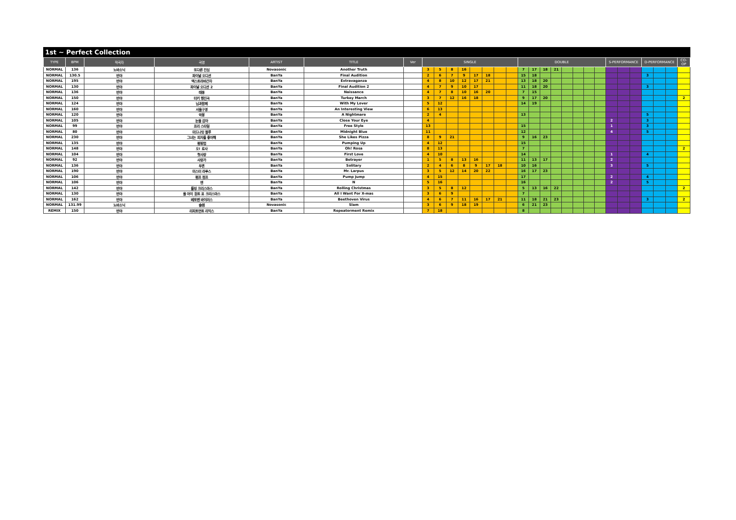1st ~ Perfect Collection
| TYPE | BPM | 작곡자 | 곡명 | ARTIST | TITLE | Ver | SINGLE | | | | | | | | DOUBLE | | | | | | | | S-PERFORMANCE | | | D-PERFORMANCE | | | CO-OP |
| --- | --- | --- | --- | --- | --- | --- | --- | --- | --- | --- | --- | --- | --- | --- | --- | --- | --- | --- | --- | --- | --- | --- | --- | --- | --- | --- | --- | --- | --- |
| NORMAL | 136 | 노바소닉 | 또다른 진심 | Novasonic | Another Truth | | 3 | 5 | 8 | 16 | | | | | 7 | 17 | 18 | 21 | | | | | | | | | | | |
| NORMAL | 130.5 | 반야 | 파이널 오디션 | BanYa | Final Audition | | 2 | 6 | 7 | 9 | 17 | 18 | | | 15 | 18 | | | | | | | | | | 3 | | | |
| NORMAL | 195 | 반야 | 엑스트라바간자 | BanYa | Extravaganza | | 4 | 8 | 10 | 12 | 17 | 21 | | | 13 | 18 | 20 | | | | | | | | | | | | |
| NORMAL | 130 | 반야 | 파이널 오디션 2 | BanYa | Final Audition 2 | | 4 | 7 | 9 | 10 | 17 | | | | 11 | 18 | 20 | | | | | | | | | 3 | | | |
| NORMAL | 136 | 반야 | 태동 | BanYa | Naissance | | 4 | 7 | 8 | 10 | 16 | 20 | | | 7 | 15 | | | | | | | | | | | | | |
| NORMAL | 150 | 반야 | 터키 행진곡 | BanYa | Turkey March | | 3 | 7 | 12 | 16 | 18 | | | | 9 | 17 | 20 | | | | | | | | | | | | 2 |
| NORMAL | 124 | 반야 | 님과함께 | BanYa | With My Lover | | 5 | 12 | | | | | | | 14 | 19 | | | | | | | | | | | | | |
| NORMAL | 160 | 반야 | 서울구경 | BanYa | An Interesting View | | 6 | 13 | | | | | | | | | | | | | | | | | | | | | |
| NORMAL | 120 | 반야 | 악몽 | BanYa | A Nightmare | | 2 | 4 | | | | | | | 13 | | | | | | | | | | | 5 | | | |
| NORMAL | 105 | 반야 | 눈을 감아 | BanYa | Close Your Eye | | 4 | | | | | | | | | | | | | | | | 2 | | | 3 | | | |
| NORMAL | 99 | 반야 | 프리 스타일 | BanYa | Free Style | | 13 | | | | | | | | 15 | | | | | | | | 1 | | | 3 | | | |
| NORMAL | 80 | 반야 | 미드나잇 블루 | BanYa | Midnight Blue | | 11 | | | | | | | | 12 | | | | | | | | 4 | | | 5 | | | |
| NORMAL | 230 | 반야 | 그녀는 피자를 좋아해 | BanYa | She Likes Pizza | | 8 | 9 | 21 | | | | | | 9 | 16 | 23 | | | | | | | | | | | | |
| NORMAL | 135 | 반야 | 펌핑업 | BanYa | Pumping Up | | 4 | 12 | | | | | | | 15 | | | | | | | | | | | | | | |
| NORMAL | 148 | 반야 | 오! 로사 | BanYa | Oh! Rosa | | 8 | 13 | | | | | | | 7 | | | | | | | | | | | | | | 2 |
| NORMAL | 104 | 반야 | 첫사랑 | BanYa | First Love | | 4 | 10 | | | | | | | 14 | | | | | | | | 1 | | | 4 | | | |
| NORMAL | 92 | 반야 | 사랑가 | BanYa | Betrayer | | 1 | 5 | 8 | 13 | 16 | | | | 11 | 13 | 17 | | | | | | 2 | | | | | | |
| NORMAL | 136 | 반야 | 무혼 | BanYa | Solitary | | 2 | 4 | 6 | 8 | 9 | 17 | 18 | | 10 | 16 | | | | | | | 3 | | | 5 | | | |
| NORMAL | 190 | 반야 | 미스터 라푸스 | BanYa | Mr. Larpus | | 3 | 5 | 12 | 14 | 20 | 22 | | | 16 | 17 | 23 | | | | | | | | | | | | |
| NORMAL | 106 | 반야 | 펌프 점프 | BanYa | Pump Jump | | 4 | 15 | | | | | | | 17 | | | | | | | | 2 | | | 4 | | | |
| NORMAL | 106 | 반야 | 엔 | BanYa | N | | 5 | 16 | | | | | | | 16 | | | | | | | | 2 | | | 5 | | | |
| NORMAL | 142 | 반야 | 롤링 크리스마스 | BanYa | Rolling Christmas | | 3 | 5 | 8 | 12 | | | | | 5 | 13 | 16 | 22 | | | | | | | | | | | 2 |
| NORMAL | 130 | 반야 | 올 아이 원트 포 크리스마스 | BanYa | All I Want For X-mas | | 3 | 6 | 9 | | | | | | 7 | | | | | | | | | | | | | | |
| NORMAL | 162 | 반야 | 베토벤 바이러스 | BanYa | Beethoven Virus | | 4 | 6 | 7 | 11 | 16 | 17 | 21 | | 11 | 18 | 21 | 23 | | | | | | | | 3 | | | 2 |
| NORMAL | 131.99 | 노바소닉 | 슬램 | Novasonic | Slam | | 3 | 6 | 9 | 18 | 19 | | | | 6 | 21 | 23 | | | | | | | | | | | | |
| REMIX | 150 | 반야 | 리피토먼트 리믹스 | BanYa | Repeatorment Remix | | 7 | 18 | | | | | | | 8 | | | | | | | | | | | | | | |